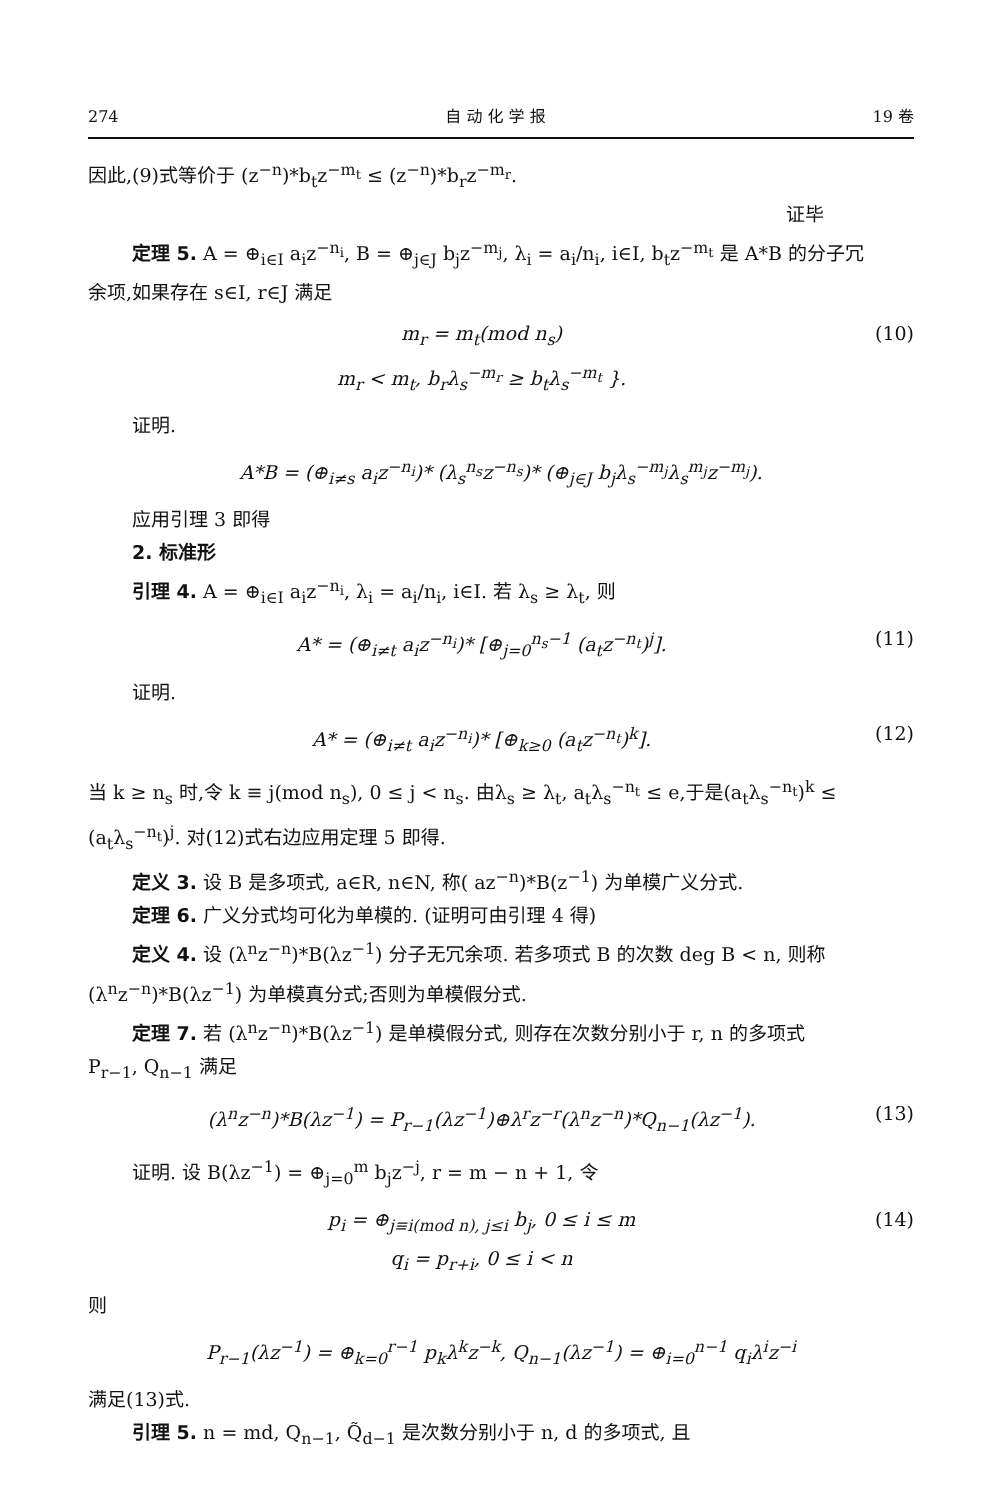274 自 动 化 学 报 19 卷
因此,(9)式等价于 (z<sup>−n</sup>)*b<sub>t</sub>z<sup>−m<sub>t</sub></sup> ≤ (z<sup>−n</sup>)*b<sub>r</sub>z<sup>−m<sub>r</sub></sup>.
证毕
定理 5. A = ⊕<sub>i∈I</sub> a<sub>i</sub>z<sup>−n<sub>i</sub></sup>, B = ⊕<sub>j∈J</sub> b<sub>j</sub>z<sup>−m<sub>j</sub></sup>, λ<sub>i</sub> = a<sub>i</sub>/n<sub>i</sub>, i∈I, b<sub>t</sub>z<sup>−m<sub>t</sub></sup> 是 A*B 的分子冗
余项,如果存在 s∈I, r∈J 满足
m<sub>r</sub> = m<sub>t</sub>(mod n<sub>s</sub>)
m<sub>r</sub> < m<sub>t</sub>, b<sub>r</sub>λ<sub>s</sub><sup>−m<sub>r</sub></sup> ≥ b<sub>t</sub>λ<sub>s</sub><sup>−m<sub>t</sub></sup> }. (10)
证明.
A*B = (⊕<sub>i≠s</sub> a<sub>i</sub>z<sup>−n<sub>i</sub></sup>)* (λ<sub>s</sub><sup>n<sub>s</sub></sup>z<sup>−n<sub>s</sub></sup>)* (⊕<sub>j∈J</sub> b<sub>j</sub>λ<sub>s</sub><sup>−m<sub>j</sub></sup>λ<sub>s</sub><sup>m<sub>j</sub></sup>z<sup>−m<sub>j</sub></sup>).
应用引理 3 即得
2. 标准形
引理 4. A = ⊕<sub>i∈I</sub> a<sub>i</sub>z<sup>−n<sub>i</sub></sup>, λ<sub>i</sub> = a<sub>i</sub>/n<sub>i</sub>, i∈I. 若 λ<sub>s</sub> ≥ λ<sub>t</sub>, 则
A* = (⊕<sub>i≠t</sub> a<sub>i</sub>z<sup>−n<sub>i</sub></sup>)* [⊕<sub>j=0</sub><sup>n<sub>s</sub>−1</sup> (a<sub>t</sub>z<sup>−n<sub>t</sub></sup>)<sup>j</sup>]. (11)
证明.
A* = (⊕<sub>i≠t</sub> a<sub>i</sub>z<sup>−n<sub>i</sub></sup>)* [⊕<sub>k≥0</sub> (a<sub>t</sub>z<sup>−n<sub>t</sub></sup>)<sup>k</sup>]. (12)
当 k ≥ n<sub>s</sub> 时,令 k ≡ j(mod n<sub>s</sub>), 0 ≤ j < n<sub>s</sub>. 由λ<sub>s</sub> ≥ λ<sub>t</sub>, a<sub>t</sub>λ<sub>s</sub><sup>−n<sub>t</sub></sup> ≤ e,于是(a<sub>t</sub>λ<sub>s</sub><sup>−n<sub>t</sub></sup>)<sup>k</sup> ≤ (a<sub>t</sub>λ<sub>s</sub><sup>−n<sub>t</sub></sup>)<sup>j</sup>. 对(12)式右边应用定理 5 即得.
定义 3. 设 B 是多项式, a∈R, n∈N, 称( az<sup>−n</sup>)*B(z<sup>−1</sup>) 为单模广义分式.
定理 6. 广义分式均可化为单模的. (证明可由引理 4 得)
定义 4. 设 (λ<sup>n</sup>z<sup>−n</sup>)*B(λz<sup>−1</sup>) 分子无冗余项. 若多项式 B 的次数 deg B < n, 则称
(λ<sup>n</sup>z<sup>−n</sup>)*B(λz<sup>−1</sup>) 为单模真分式;否则为单模假分式.
定理 7. 若 (λ<sup>n</sup>z<sup>−n</sup>)*B(λz<sup>−1</sup>) 是单模假分式, 则存在次数分别小于 r, n 的多项式
P<sub>r−1</sub>, Q<sub>n−1</sub> 满足
(λ<sup>n</sup>z<sup>−n</sup>)*B(λz<sup>−1</sup>) = P<sub>r−1</sub>(λz<sup>−1</sup>)⊕λ<sup>r</sup>z<sup>−r</sup>(λ<sup>n</sup>z<sup>−n</sup>)*Q<sub>n−1</sub>(λz<sup>−1</sup>). (13)
证明. 设 B(λz<sup>−1</sup>) = ⊕<sub>j=0</sub><sup>m</sup> b<sub>j</sub>z<sup>−j</sup>, r = m − n + 1, 令
p<sub>i</sub> = ⊕<sub>j≡i(mod n), j≤i</sub> b<sub>j</sub>, 0 ≤ i ≤ m
q<sub>i</sub> = p<sub>r+i</sub>, 0 ≤ i < n (14)
则
P<sub>r−1</sub>(λz<sup>−1</sup>) = ⊕<sub>k=0</sub><sup>r−1</sup> p<sub>k</sub>λ<sup>k</sup>z<sup>−k</sup>, Q<sub>n−1</sub>(λz<sup>−1</sup>) = ⊕<sub>i=0</sub><sup>n−1</sup> q<sub>i</sub>λ<sup>i</sup>z<sup>−i</sup>
满足(13)式.
引理 5. n = md, Q<sub>n−1</sub>, Q̃<sub>d−1</sub> 是次数分别小于 n, d 的多项式, 且